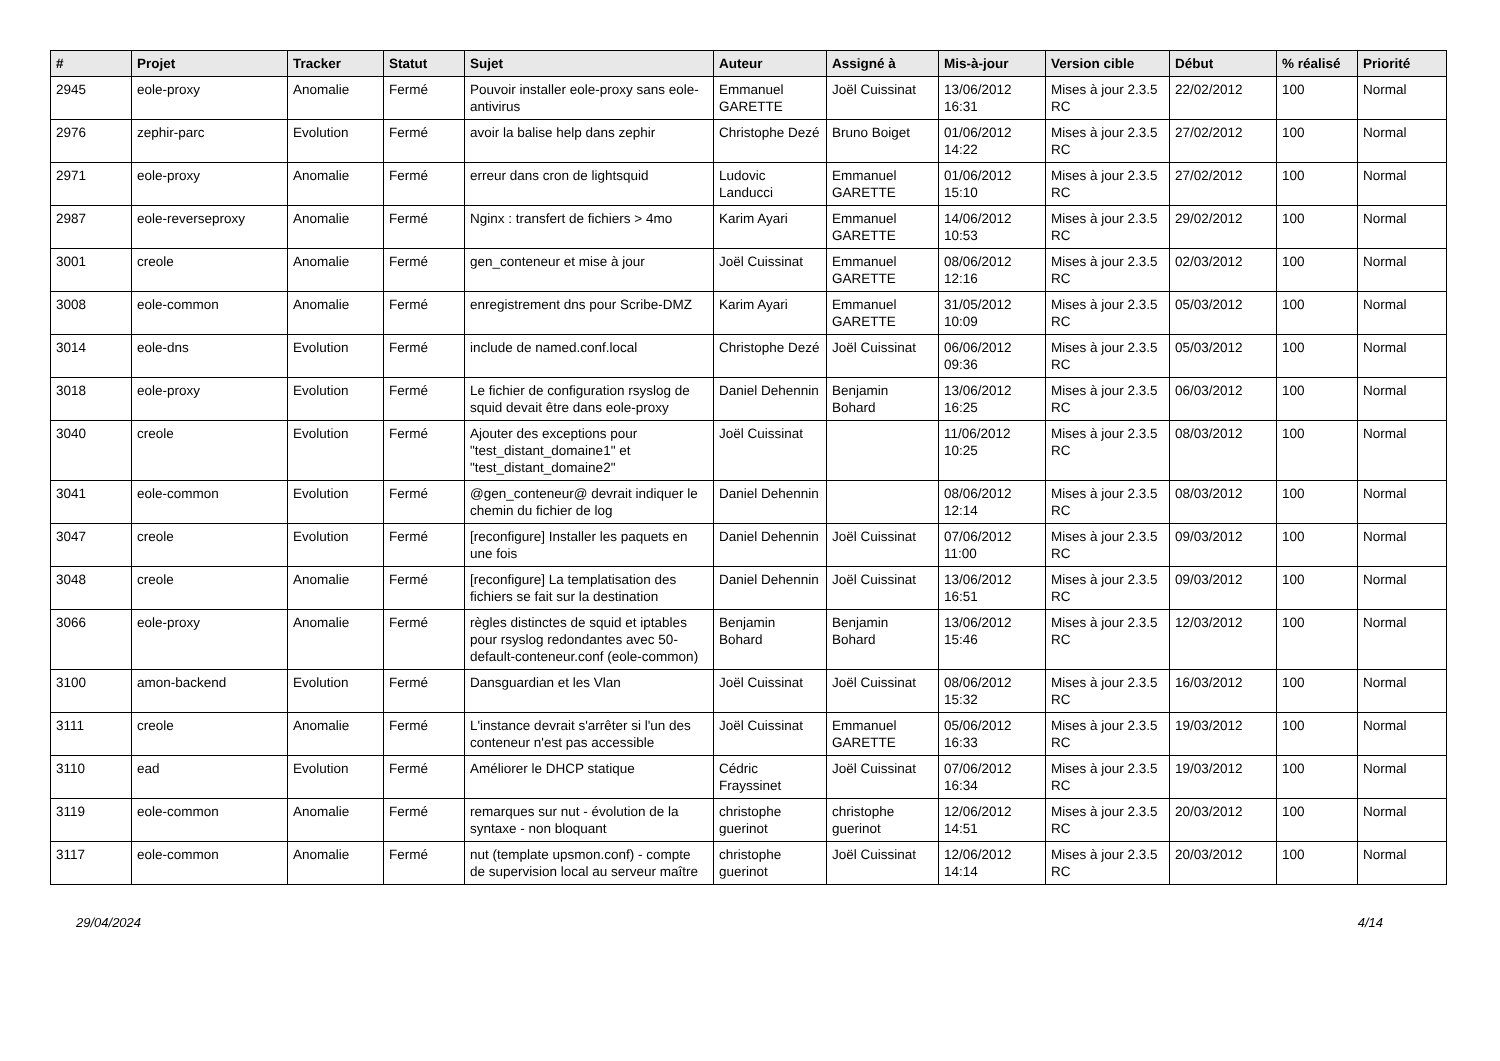| # | Projet | Tracker | Statut | Sujet | Auteur | Assigné à | Mis-à-jour | Version cible | Début | % réalisé | Priorité |
| --- | --- | --- | --- | --- | --- | --- | --- | --- | --- | --- | --- |
| 2945 | eole-proxy | Anomalie | Fermé | Pouvoir installer eole-proxy sans eole-antivirus | Emmanuel GARETTE | Joël Cuissinat | 13/06/2012 16:31 | Mises à jour 2.3.5 RC | 22/02/2012 | 100 | Normal |
| 2976 | zephir-parc | Evolution | Fermé | avoir la balise help dans zephir | Christophe Dezé | Bruno Boiget | 01/06/2012 14:22 | Mises à jour 2.3.5 RC | 27/02/2012 | 100 | Normal |
| 2971 | eole-proxy | Anomalie | Fermé | erreur dans cron de lightsquid | Ludovic Landucci | Emmanuel GARETTE | 01/06/2012 15:10 | Mises à jour 2.3.5 RC | 27/02/2012 | 100 | Normal |
| 2987 | eole-reverseproxy | Anomalie | Fermé | Nginx : transfert de fichiers > 4mo | Karim Ayari | Emmanuel GARETTE | 14/06/2012 10:53 | Mises à jour 2.3.5 RC | 29/02/2012 | 100 | Normal |
| 3001 | creole | Anomalie | Fermé | gen_conteneur et mise à jour | Joël Cuissinat | Emmanuel GARETTE | 08/06/2012 12:16 | Mises à jour 2.3.5 RC | 02/03/2012 | 100 | Normal |
| 3008 | eole-common | Anomalie | Fermé | enregistrement dns pour Scribe-DMZ | Karim Ayari | Emmanuel GARETTE | 31/05/2012 10:09 | Mises à jour 2.3.5 RC | 05/03/2012 | 100 | Normal |
| 3014 | eole-dns | Evolution | Fermé | include de named.conf.local | Christophe Dezé | Joël Cuissinat | 06/06/2012 09:36 | Mises à jour 2.3.5 RC | 05/03/2012 | 100 | Normal |
| 3018 | eole-proxy | Evolution | Fermé | Le fichier de configuration rsyslog de squid devait être dans eole-proxy | Daniel Dehennin | Benjamin Bohard | 13/06/2012 16:25 | Mises à jour 2.3.5 RC | 06/03/2012 | 100 | Normal |
| 3040 | creole | Evolution | Fermé | Ajouter des exceptions pour "test_distant_domaine1" et "test_distant_domaine2" | Joël Cuissinat | | 11/06/2012 10:25 | Mises à jour 2.3.5 RC | 08/03/2012 | 100 | Normal |
| 3041 | eole-common | Evolution | Fermé | @gen_conteneur@ devrait indiquer le chemin du fichier de log | Daniel Dehennin | | 08/06/2012 12:14 | Mises à jour 2.3.5 RC | 08/03/2012 | 100 | Normal |
| 3047 | creole | Evolution | Fermé | [reconfigure] Installer les paquets en une fois | Daniel Dehennin | Joël Cuissinat | 07/06/2012 11:00 | Mises à jour 2.3.5 RC | 09/03/2012 | 100 | Normal |
| 3048 | creole | Anomalie | Fermé | [reconfigure] La templatisation des fichiers se fait sur la destination | Daniel Dehennin | Joël Cuissinat | 13/06/2012 16:51 | Mises à jour 2.3.5 RC | 09/03/2012 | 100 | Normal |
| 3066 | eole-proxy | Anomalie | Fermé | règles distinctes de squid et iptables pour rsyslog redondantes avec 50-default-conteneur.conf (eole-common) | Benjamin Bohard | Benjamin Bohard | 13/06/2012 15:46 | Mises à jour 2.3.5 RC | 12/03/2012 | 100 | Normal |
| 3100 | amon-backend | Evolution | Fermé | Dansguardian et les Vlan | Joël Cuissinat | Joël Cuissinat | 08/06/2012 15:32 | Mises à jour 2.3.5 RC | 16/03/2012 | 100 | Normal |
| 3111 | creole | Anomalie | Fermé | L'instance devrait s'arrêter si l'un des conteneur n'est pas accessible | Joël Cuissinat | Emmanuel GARETTE | 05/06/2012 16:33 | Mises à jour 2.3.5 RC | 19/03/2012 | 100 | Normal |
| 3110 | ead | Evolution | Fermé | Améliorer le DHCP statique | Cédric Frayssinet | Joël Cuissinat | 07/06/2012 16:34 | Mises à jour 2.3.5 RC | 19/03/2012 | 100 | Normal |
| 3119 | eole-common | Anomalie | Fermé | remarques sur nut - évolution de la syntaxe - non bloquant | christophe guerinot | christophe guerinot | 12/06/2012 14:51 | Mises à jour 2.3.5 RC | 20/03/2012 | 100 | Normal |
| 3117 | eole-common | Anomalie | Fermé | nut (template upsmon.conf) - compte de supervision local au serveur maître | christophe guerinot | Joël Cuissinat | 12/06/2012 14:14 | Mises à jour 2.3.5 RC | 20/03/2012 | 100 | Normal |
29/04/2024 4/14